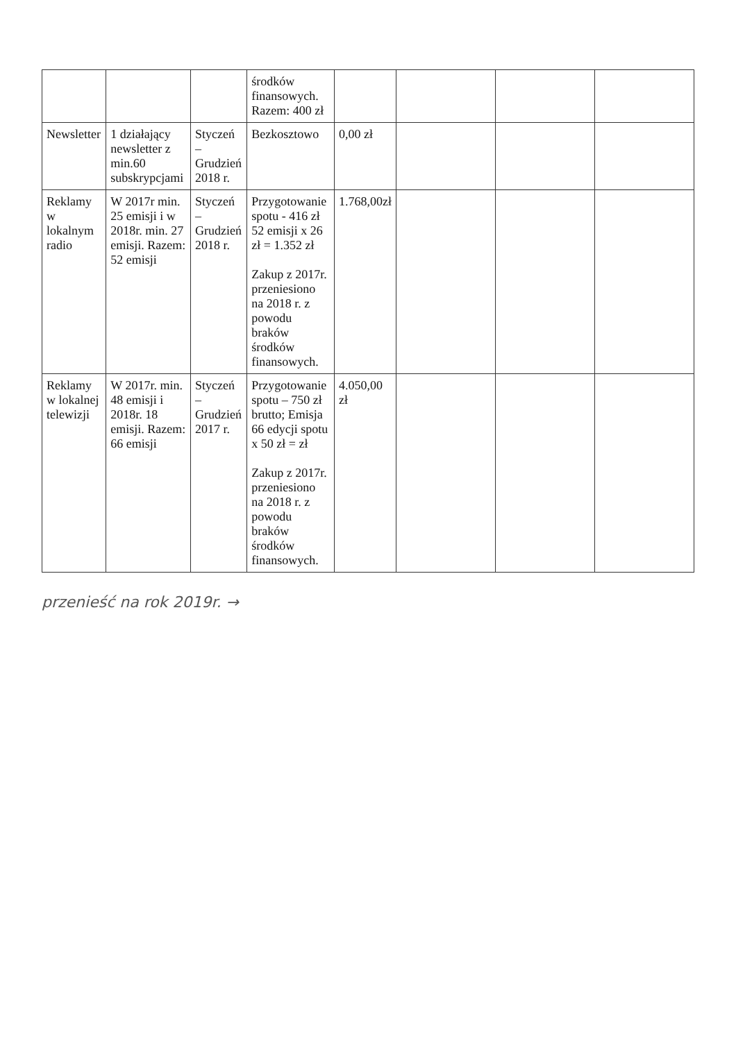| | | | środków finansowych. Razem: 400 zł | | | | |
| Newsletter | 1 działający newsletter z min.60 subskrypcjami | Styczeń – Grudzień 2018 r. | Bezkosztowo | 0,00 zł | | | |
| Reklamy w lokalnym radio | W 2017r min. 25 emisji i w 2018r. min. 27 emisji. Razem: 52 emisji | Styczeń – Grudzień 2018 r. | Przygotowanie spotu - 416 zł 52 emisji x 26 zł = 1.352 zł Zakup z 2017r. przeniesiono na 2018 r. z powodu braków środków finansowych. | 1.768,00zł | | | |
| Reklamy w lokalnej telewizji | W 2017r. min. 48 emisji i 2018r. 18 emisji. Razem: 66 emisji | Styczeń – Grudzień 2017 r. | Przygotowanie spotu – 750 zł brutto; Emisja 66 edycji spotu x 50 zł = zł Zakup z 2017r. przeniesiono na 2018 r. z powodu braków środków finansowych. | 4.050,00 zł | | | |
przenieść na rok 2019r. →